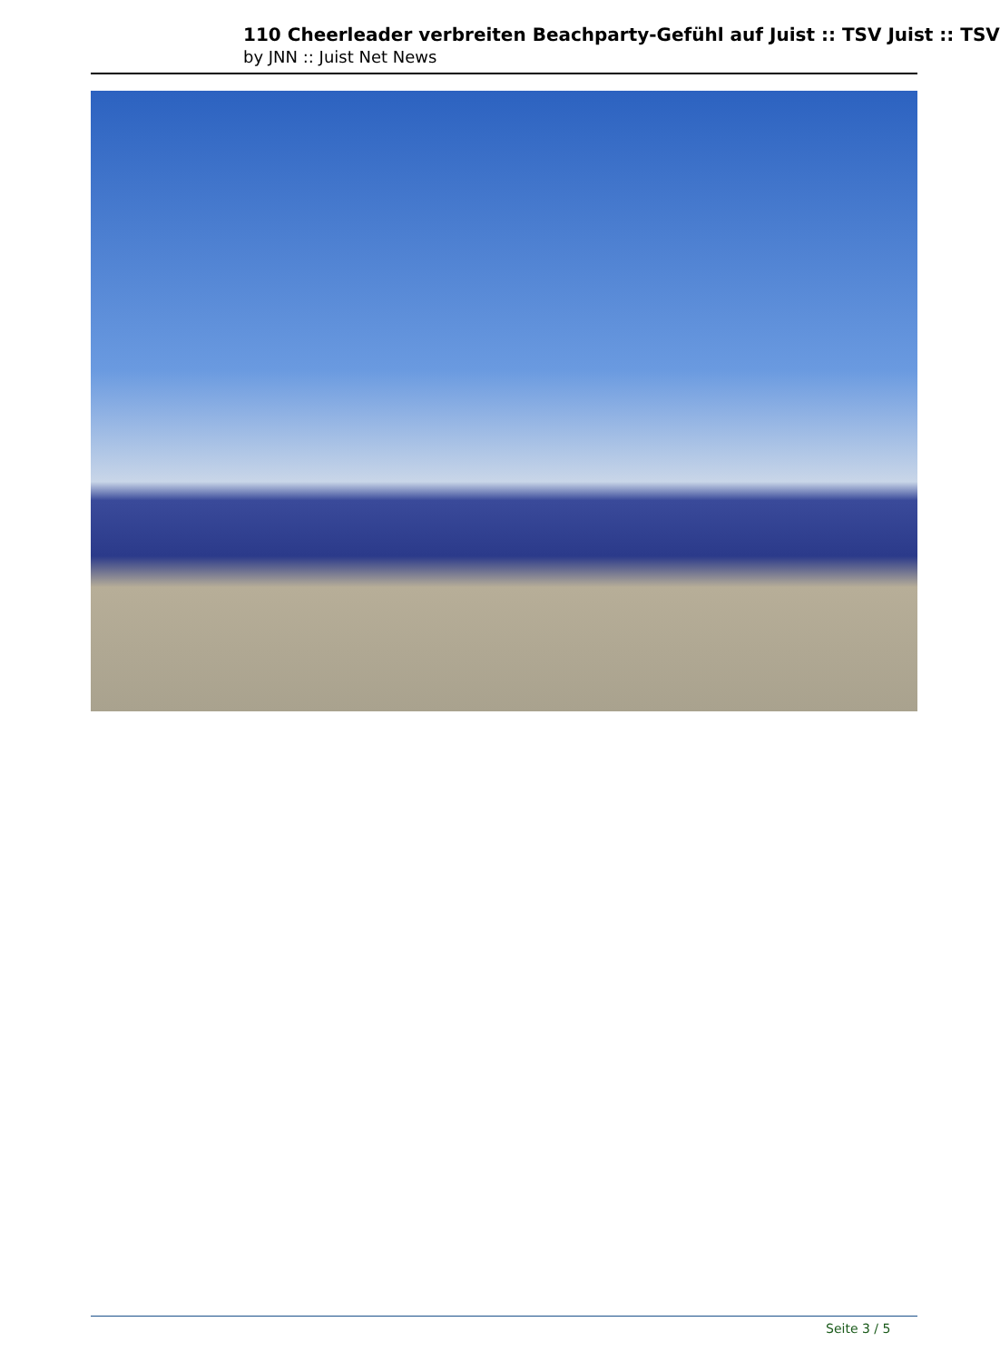110 Cheerleader verbreiten Beachparty-Gefühl auf Juist :: TSV Juist :: TSV
by JNN :: Juist Net News
Seite 3 / 5